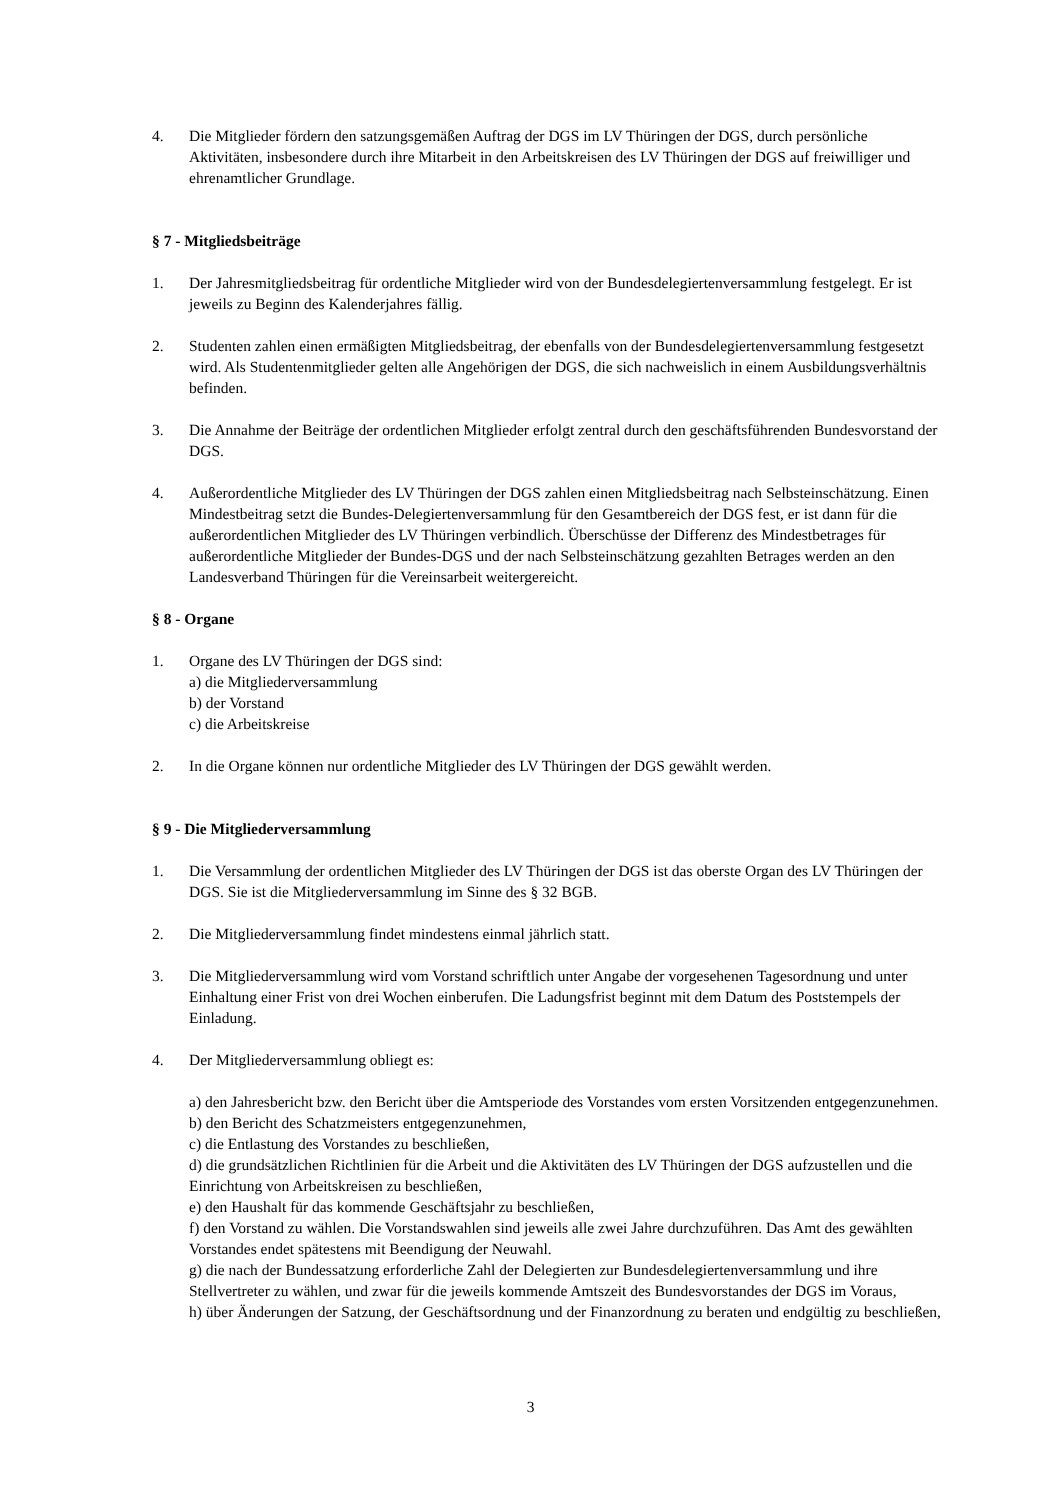4. Die Mitglieder fördern den satzungsgemäßen Auftrag der DGS im LV Thüringen der DGS, durch persönliche Aktivitäten, insbesondere durch ihre Mitarbeit in den Arbeitskreisen des LV Thüringen der DGS auf freiwilliger und ehrenamtlicher Grundlage.
§ 7 - Mitgliedsbeiträge
1. Der Jahresmitgliedsbeitrag für ordentliche Mitglieder wird von der Bundesdelegiertenversammlung festgelegt. Er ist jeweils zu Beginn des Kalenderjahres fällig.
2. Studenten zahlen einen ermäßigten Mitgliedsbeitrag, der ebenfalls von der Bundesdelegiertenversammlung festgesetzt wird. Als Studentenmitglieder gelten alle Angehörigen der DGS, die sich nachweislich in einem Ausbildungsverhältnis befinden.
3. Die Annahme der Beiträge der ordentlichen Mitglieder erfolgt zentral durch den geschäftsführenden Bundesvorstand der DGS.
4. Außerordentliche Mitglieder des LV Thüringen der DGS zahlen einen Mitgliedsbeitrag nach Selbsteinschätzung. Einen Mindestbeitrag setzt die Bundes-Delegiertenversammlung für den Gesamtbereich der DGS fest, er ist dann für die außerordentlichen Mitglieder des LV Thüringen verbindlich. Überschüsse der Differenz des Mindestbetrages für außerordentliche Mitglieder der Bundes-DGS und der nach Selbsteinschätzung gezahlten Betrages werden an den Landesverband Thüringen für die Vereinsarbeit weitergereicht.
§ 8 - Organe
1. Organe des LV Thüringen der DGS sind:
a) die Mitgliederversammlung
b) der Vorstand
c) die Arbeitskreise
2. In die Organe können nur ordentliche Mitglieder des LV Thüringen der DGS gewählt werden.
§ 9 - Die Mitgliederversammlung
1. Die Versammlung der ordentlichen Mitglieder des LV Thüringen der DGS ist das oberste Organ des LV Thüringen der DGS. Sie ist die Mitgliederversammlung im Sinne des § 32 BGB.
2. Die Mitgliederversammlung findet mindestens einmal jährlich statt.
3. Die Mitgliederversammlung wird vom Vorstand schriftlich unter Angabe der vorgesehenen Tagesordnung und unter Einhaltung einer Frist von drei Wochen einberufen. Die Ladungsfrist beginnt mit dem Datum des Poststempels der Einladung.
4. Der Mitgliederversammlung obliegt es:
a) den Jahresbericht bzw. den Bericht über die Amtsperiode des Vorstandes vom ersten Vorsitzenden entgegenzunehmen.
b) den Bericht des Schatzmeisters entgegenzunehmen,
c) die Entlastung des Vorstandes zu beschließen,
d) die grundsätzlichen Richtlinien für die Arbeit und die Aktivitäten des LV Thüringen der DGS aufzustellen und die Einrichtung von Arbeitskreisen zu beschließen,
e) den Haushalt für das kommende Geschäftsjahr zu beschließen,
f) den Vorstand zu wählen. Die Vorstandswahlen sind jeweils alle zwei Jahre durchzuführen. Das Amt des gewählten Vorstandes endet spätestens mit Beendigung der Neuwahl.
g) die nach der Bundessatzung erforderliche Zahl der Delegierten zur Bundesdelegiertenversammlung und ihre Stellvertreter zu wählen, und zwar für die jeweils kommende Amtszeit des Bundesvorstandes der DGS im Voraus,
h) über Änderungen der Satzung, der Geschäftsordnung und der Finanzordnung zu beraten und endgültig zu beschließen,
3